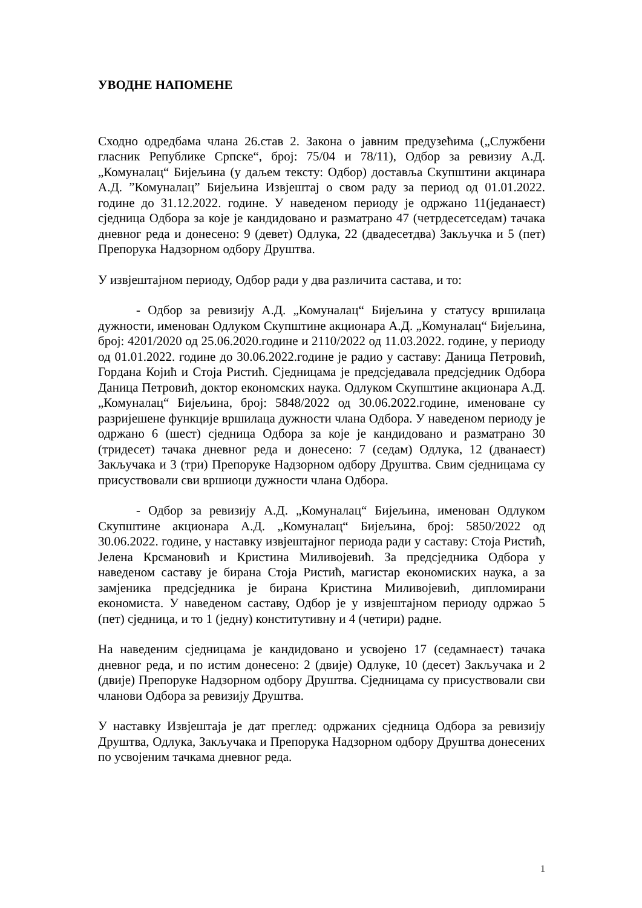УВОДНЕ НАПОМЕНЕ
Сходно одредбама члана 26.став 2. Закона о јавним предузећима („Службени гласник Републике Српске“, број: 75/04 и 78/11), Одбор за ревизиу А.Д. „Комуналац“ Бијељина (у даљем тексту: Одбор) доставља Скупштини акцинара А.Д. ”Комуналац” Бијељина Извјештај о свом раду за период од 01.01.2022. године до 31.12.2022. године. У наведеном периоду је одржано 11(једанаест) сједница Одбора за које је кандидовано и разматрано 47 (четрдесетседам) тачака дневног реда и донесено: 9 (девет) Одлука, 22 (двадесетдва) Закључка и 5 (пет) Препорука Надзорном одбору Друштва.
У извјештајном периоду, Одбор ради у два различита састава, и то:
- Одбор за ревизију А.Д. „Комуналац“ Бијељина у статусу вршилаца дужности, именован Одлуком Скупштине акционара А.Д. „Комуналац“ Бијељина, број: 4201/2020 од 25.06.2020.године и 2110/2022 од 11.03.2022. године, у периоду од 01.01.2022. године до 30.06.2022.године је радио у саставу: Даница Петровић, Гордана Којић и Стоја Ристић. Сједницама је предсједавала предсједник Одбора Даница Петровић, доктор економских наука. Одлуком Скупштине акционара А.Д. „Комуналац“ Бијељина, број: 5848/2022 од 30.06.2022.године, именоване су разријешене функције вршилаца дужности члана Одбора. У наведеном периоду је одржано 6 (шест) сједница Одбора за које је кандидовано и разматрано 30 (тридесет) тачака дневног реда и донесено: 7 (седам) Одлука, 12 (дванаест) Закључака и 3 (три) Препоруке Надзорном одбору Друштва. Свим сједницама су присуствовали сви вршиоци дужности члана Одбора.
- Одбор за ревизију А.Д. „Комуналац“ Бијељина, именован Одлуком Скупштине акционара А.Д. „Комуналац“ Бијељина, број: 5850/2022 од 30.06.2022. године, у наставку извјештајног периода ради у саставу: Стоја Ристић, Јелена Крсмановић и Кристина Миливојевић. За предсједника Одбора у наведеном саставу је бирана Стоја Ристић, магистар економиских наука, а за замјеника предсједника је бирана Кристина Миливојевић, дипломирани економиста. У наведеном саставу, Одбор је у извјештајном периоду одржао 5 (пет) сједница, и то 1 (једну) конститутивну и 4 (четири) радне.
На наведеним сједницама је кандидовано и усвојено 17 (седамнаест) тачака дневног реда, и по истим донесено: 2 (двије) Одлуке, 10 (десет) Закључака и 2 (двије) Препоруке Надзорном одбору Друштва. Сједницама су присуствовали сви чланови Одбора за ревизију Друштва.
У наставку Извјештаја је дат преглед: одржаних сједница Одбора за ревизију Друштва, Одлука, Закључака и Препорука Надзорном одбору Друштва донесених по усвојеним тачкама дневног реда.
1